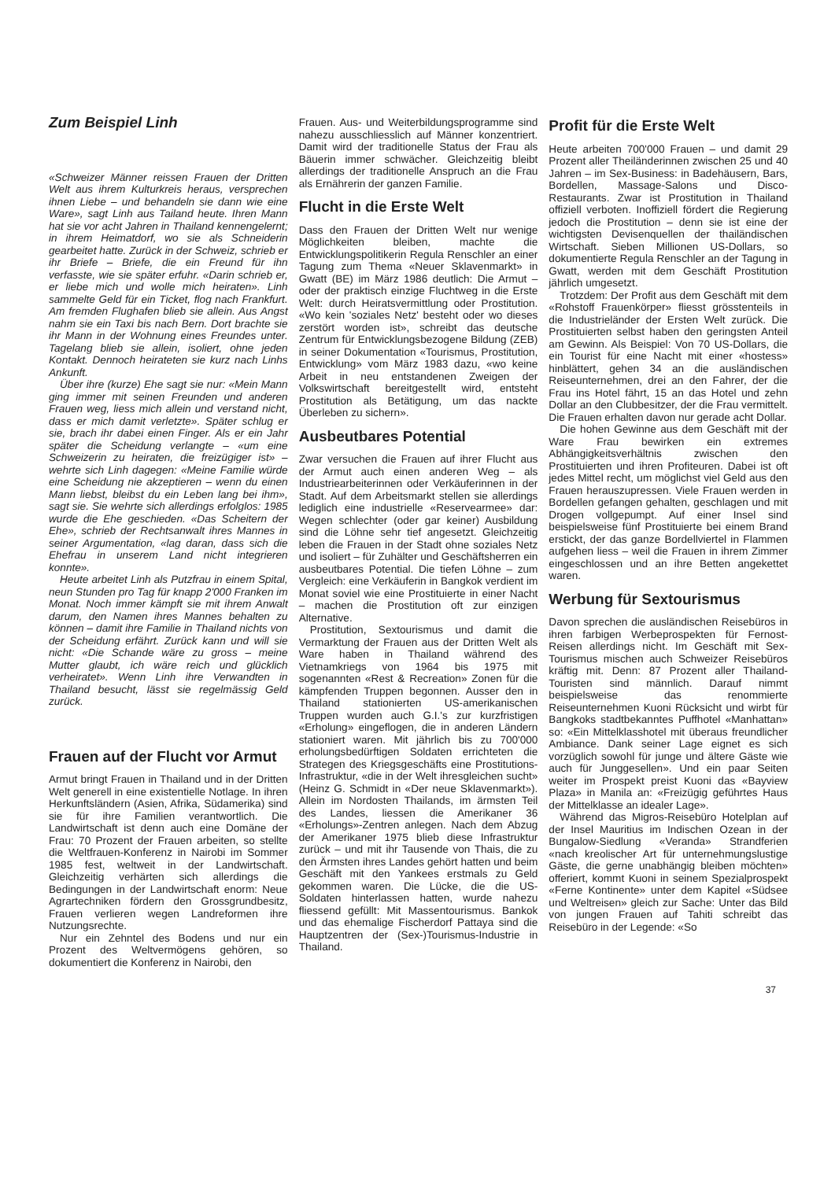Zum Beispiel Linh
«Schweizer Männer reissen Frauen der Dritten Welt aus ihrem Kulturkreis heraus, versprechen ihnen Liebe – und behandeln sie dann wie eine Ware», sagt Linh aus Tailand heute. Ihren Mann hat sie vor acht Jahren in Thailand kennengelernt; in ihrem Heimatdorf, wo sie als Schneiderin gearbeitet hatte. Zurück in der Schweiz, schrieb er ihr Briefe – Briefe, die ein Freund für ihn verfasste, wie sie später erfuhr. «Darin schrieb er, er liebe mich und wolle mich heiraten». Linh sammelte Geld für ein Ticket, flog nach Frankfurt. Am fremden Flughafen blieb sie allein. Aus Angst nahm sie ein Taxi bis nach Bern. Dort brachte sie ihr Mann in der Wohnung eines Freundes unter. Tagelang blieb sie allein, isoliert, ohne jeden Kontakt. Dennoch heirateten sie kurz nach Linhs Ankunft.
Über ihre (kurze) Ehe sagt sie nur: «Mein Mann ging immer mit seinen Freunden und anderen Frauen weg, liess mich allein und verstand nicht, dass er mich damit verletzte». Später schlug er sie, brach ihr dabei einen Finger. Als er ein Jahr später die Scheidung verlangte – «um eine Schweizerin zu heiraten, die freizügiger ist» – wehrte sich Linh dagegen: «Meine Familie würde eine Scheidung nie akzeptieren – wenn du einen Mann liebst, bleibst du ein Leben lang bei ihm», sagt sie. Sie wehrte sich allerdings erfolglos: 1985 wurde die Ehe geschieden. «Das Scheitern der Ehe», schrieb der Rechtsanwalt ihres Mannes in seiner Argumentation, «lag daran, dass sich die Ehefrau in unserem Land nicht integrieren konnte».
Heute arbeitet Linh als Putzfrau in einem Spital, neun Stunden pro Tag für knapp 2'000 Franken im Monat. Noch immer kämpft sie mit ihrem Anwalt darum, den Namen ihres Mannes behalten zu können – damit ihre Familie in Thailand nichts von der Scheidung erfährt. Zurück kann und will sie nicht: «Die Schande wäre zu gross – meine Mutter glaubt, ich wäre reich und glücklich verheiratet». Wenn Linh ihre Verwandten in Thailand besucht, lässt sie regelmässig Geld zurück.
Frauen auf der Flucht vor Armut
Armut bringt Frauen in Thailand und in der Dritten Welt generell in eine existentielle Notlage. In ihren Herkunftsländern (Asien, Afrika, Südamerika) sind sie für ihre Familien verantwortlich. Die Landwirtschaft ist denn auch eine Domäne der Frau: 70 Prozent der Frauen arbeiten, so stellte die Weltfrauen-Konferenz in Nairobi im Sommer 1985 fest, weltweit in der Landwirtschaft. Gleichzeitig verhärten sich allerdings die Bedingungen in der Landwirtschaft enorm: Neue Agrartechniken fördern den Grossgrundbesitz, Frauen verlieren wegen Landreformen ihre Nutzungsrechte.
Nur ein Zehntel des Bodens und nur ein Prozent des Weltvermögens gehören, so dokumentiert die Konferenz in Nairobi, den
Frauen. Aus- und Weiterbildungsprogramme sind nahezu ausschliesslich auf Männer konzentriert. Damit wird der traditionelle Status der Frau als Bäuerin immer schwächer. Gleichzeitig bleibt allerdings der traditionelle Anspruch an die Frau als Ernährerin der ganzen Familie.
Flucht in die Erste Welt
Dass den Frauen der Dritten Welt nur wenige Möglichkeiten bleiben, machte die Entwicklungspolitikerin Regula Renschler an einer Tagung zum Thema «Neuer Sklavenmarkt» in Gwatt (BE) im März 1986 deutlich: Die Armut – oder der praktisch einzige Fluchtweg in die Erste Welt: durch Heiratsvermittlung oder Prostitution. «Wo kein 'soziales Netz' besteht oder wo dieses zerstört worden ist», schreibt das deutsche Zentrum für Entwicklungsbezogene Bildung (ZEB) in seiner Dokumentation «Tourismus, Prostitution, Entwicklung» vom März 1983 dazu, «wo keine Arbeit in neu entstandenen Zweigen der Volkswirtschaft bereitgestellt wird, entsteht Prostitution als Betätigung, um das nackte Überleben zu sichern».
Ausbeutbares Potential
Zwar versuchen die Frauen auf ihrer Flucht aus der Armut auch einen anderen Weg – als Industriearbeiterinnen oder Verkäuferinnen in der Stadt. Auf dem Arbeitsmarkt stellen sie allerdings lediglich eine industrielle «Reservearmee» dar: Wegen schlechter (oder gar keiner) Ausbildung sind die Löhne sehr tief angesetzt. Gleichzeitig leben die Frauen in der Stadt ohne soziales Netz und isoliert – für Zuhälter und Geschäftsherren ein ausbeutbares Potential. Die tiefen Löhne – zum Vergleich: eine Verkäuferin in Bangkok verdient im Monat soviel wie eine Prostituierte in einer Nacht – machen die Prostitution oft zur einzigen Alternative.
Prostitution, Sextourismus und damit die Vermarktung der Frauen aus der Dritten Welt als Ware haben in Thailand während des Vietnamkriegs von 1964 bis 1975 mit sogenannten «Rest & Recreation» Zonen für die kämpfenden Truppen begonnen. Ausser den in Thailand stationierten US-amerikanischen Truppen wurden auch G.I.'s zur kurzfristigen «Erholung» eingeflogen, die in anderen Ländern stationiert waren. Mit jährlich bis zu 700'000 erholungsbedürftigen Soldaten errichteten die Strategen des Kriegsgeschäfts eine Prostitutions-Infrastruktur, «die in der Welt ihresgleichen sucht» (Heinz G. Schmidt in «Der neue Sklavenmarkt»). Allein im Nordosten Thailands, im ärmsten Teil des Landes, liessen die Amerikaner 36 «Erholungs»-Zentren anlegen. Nach dem Abzug der Amerikaner 1975 blieb diese Infrastruktur zurück – und mit ihr Tausende von Thais, die zu den Ärmsten ihres Landes gehört hatten und beim Geschäft mit den Yankees erstmals zu Geld gekommen waren. Die Lücke, die die US-Soldaten hinterlassen hatten, wurde nahezu fliessend gefüllt: Mit Massentourismus. Bankok und das ehemalige Fischerdorf Pattaya sind die Hauptzentren der (Sex-)Tourismus-Industrie in Thailand.
Profit für die Erste Welt
Heute arbeiten 700'000 Frauen – und damit 29 Prozent aller Theiländerinnen zwischen 25 und 40 Jahren – im Sex-Business: in Badehäusern, Bars, Bordellen, Massage-Salons und Disco-Restaurants. Zwar ist Prostitution in Thailand offiziell verboten. Inoffiziell fördert die Regierung jedoch die Prostitution – denn sie ist eine der wichtigsten Devisenquellen der thailändischen Wirtschaft. Sieben Millionen US-Dollars, so dokumentierte Regula Renschler an der Tagung in Gwatt, werden mit dem Geschäft Prostitution jährlich umgesetzt.
Trotzdem: Der Profit aus dem Geschäft mit dem «Rohstoff Frauenkörper» fliesst grösstenteils in die Industrieländer der Ersten Welt zurück. Die Prostituierten selbst haben den geringsten Anteil am Gewinn. Als Beispiel: Von 70 US-Dollars, die ein Tourist für eine Nacht mit einer «hostess» hinblättert, gehen 34 an die ausländischen Reiseunternehmen, drei an den Fahrer, der die Frau ins Hotel fährt, 15 an das Hotel und zehn Dollar an den Clubbesitzer, der die Frau vermittelt. Die Frauen erhalten davon nur gerade acht Dollar.
Die hohen Gewinne aus dem Geschäft mit der Ware Frau bewirken ein extremes Abhängigkeitsverhältnis zwischen den Prostituierten und ihren Profiteuren. Dabei ist oft jedes Mittel recht, um möglichst viel Geld aus den Frauen herauszupressen. Viele Frauen werden in Bordellen gefangen gehalten, geschlagen und mit Drogen vollgepumpt. Auf einer Insel sind beispielsweise fünf Prostituierte bei einem Brand erstickt, der das ganze Bordellviertel in Flammen aufgehen liess – weil die Frauen in ihrem Zimmer eingeschlossen und an ihre Betten angekettet waren.
Werbung für Sextourismus
Davon sprechen die ausländischen Reisebüros in ihren farbigen Werbeprospekten für Fernost-Reisen allerdings nicht. Im Geschäft mit Sex-Tourismus mischen auch Schweizer Reisebüros kräftig mit. Denn: 87 Prozent aller Thailand-Touristen sind männlich. Darauf nimmt beispielsweise das renommierte Reiseunternehmen Kuoni Rücksicht und wirbt für Bangkoks stadtbekanntes Puffhotel «Manhattan» so: «Ein Mittelklasshotel mit überaus freundlicher Ambiance. Dank seiner Lage eignet es sich vorzüglich sowohl für junge und ältere Gäste wie auch für Junggesellen». Und ein paar Seiten weiter im Prospekt preist Kuoni das «Bayview Plaza» in Manila an: «Freizügig geführtes Haus der Mittelklasse an idealer Lage».
Während das Migros-Reisebüro Hotelplan auf der Insel Mauritius im Indischen Ozean in der Bungalow-Siedlung «Veranda» Strandferien «nach kreolischer Art für unternehmungslustige Gäste, die gerne unabhängig bleiben möchten» offeriert, kommt Kuoni in seinem Spezialprospekt «Ferne Kontinente» unter dem Kapitel «Südsee und Weltreisen» gleich zur Sache: Unter das Bild von jungen Frauen auf Tahiti schreibt das Reisebüro in der Legende: «So
37